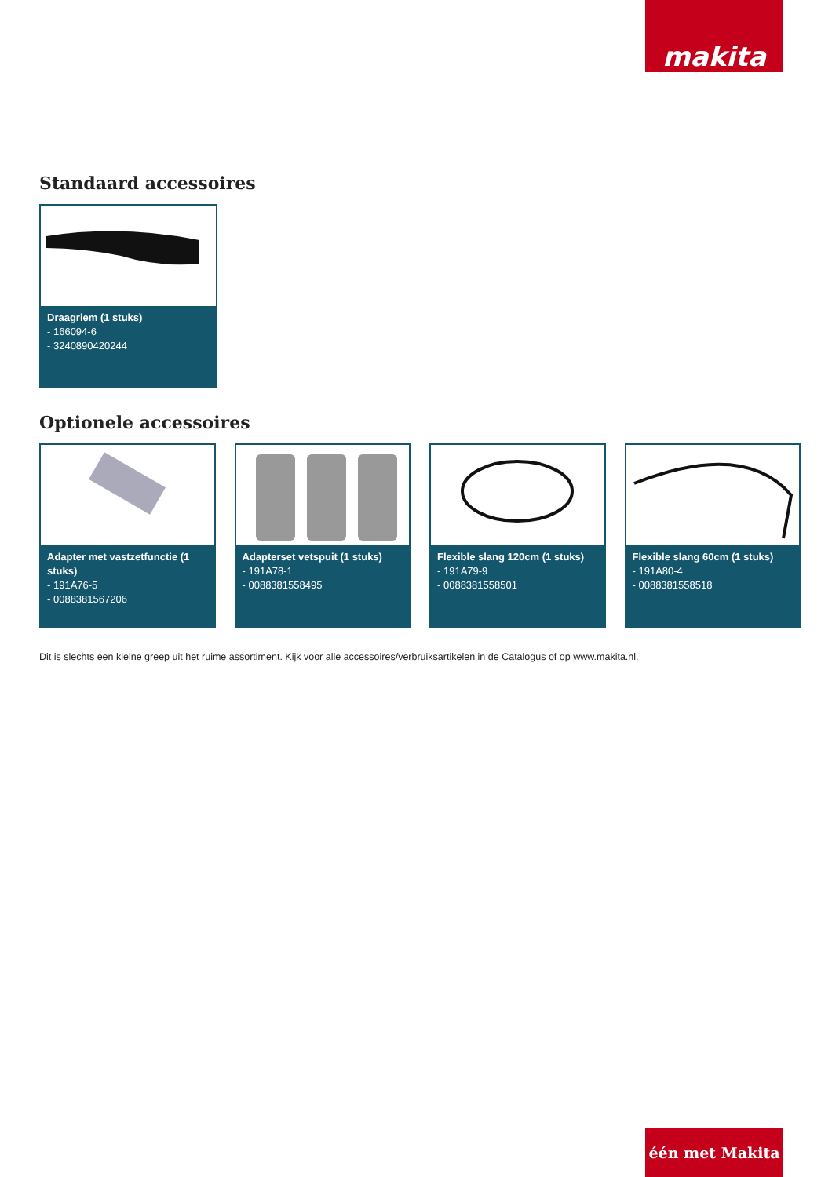makita
Standaard accessoires
Draagriem (1 stuks)
- 166094-6
- 3240890420244
Optionele accessoires
Adapter met vastzetfunctie (1 stuks)
- 191A76-5
- 0088381567206
Adapterset vetspuit (1 stuks)
- 191A78-1
- 0088381558495
Flexible slang 120cm (1 stuks)
- 191A79-9
- 0088381558501
Flexible slang 60cm (1 stuks)
- 191A80-4
- 0088381558518
Dit is slechts een kleine greep uit het ruime assortiment. Kijk voor alle accessoires/verbruiksartikelen in de Catalogus of op www.makita.nl.
één met Makita